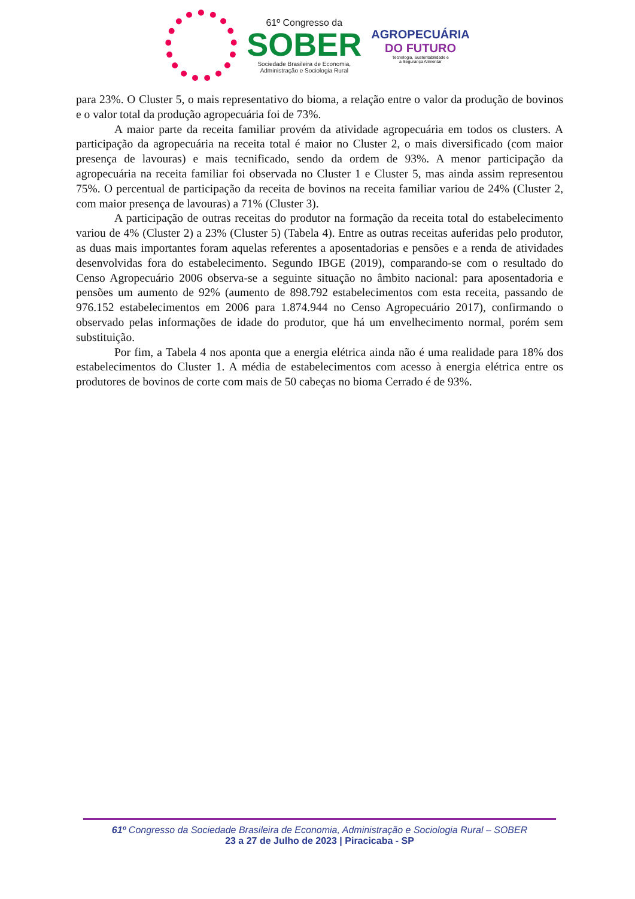61º Congresso da
SOBER
Sociedade Brasileira de Economia,
Administração e Sociologia Rural
AGROPECUÁRIA
DO FUTURO
Tecnologia, Sustentabilidade e
a Segurança Alimentar
para 23%. O Cluster 5, o mais representativo do bioma, a relação entre o valor da produção de bovinos e o valor total da produção agropecuária foi de 73%.
A maior parte da receita familiar provém da atividade agropecuária em todos os clusters. A participação da agropecuária na receita total é maior no Cluster 2, o mais diversificado (com maior presença de lavouras) e mais tecnificado, sendo da ordem de 93%. A menor participação da agropecuária na receita familiar foi observada no Cluster 1 e Cluster 5, mas ainda assim representou 75%. O percentual de participação da receita de bovinos na receita familiar variou de 24% (Cluster 2, com maior presença de lavouras) a 71% (Cluster 3).
A participação de outras receitas do produtor na formação da receita total do estabelecimento variou de 4% (Cluster 2) a 23% (Cluster 5) (Tabela 4). Entre as outras receitas auferidas pelo produtor, as duas mais importantes foram aquelas referentes a aposentadorias e pensões e a renda de atividades desenvolvidas fora do estabelecimento. Segundo IBGE (2019), comparando-se com o resultado do Censo Agropecuário 2006 observa-se a seguinte situação no âmbito nacional: para aposentadoria e pensões um aumento de 92% (aumento de 898.792 estabelecimentos com esta receita, passando de 976.152 estabelecimentos em 2006 para 1.874.944 no Censo Agropecuário 2017), confirmando o observado pelas informações de idade do produtor, que há um envelhecimento normal, porém sem substituição.
Por fim, a Tabela 4 nos aponta que a energia elétrica ainda não é uma realidade para 18% dos estabelecimentos do Cluster 1. A média de estabelecimentos com acesso à energia elétrica entre os produtores de bovinos de corte com mais de 50 cabeças no bioma Cerrado é de 93%.
61º Congresso da Sociedade Brasileira de Economia, Administração e Sociologia Rural – SOBER
23 a 27 de Julho de 2023 | Piracicaba - SP